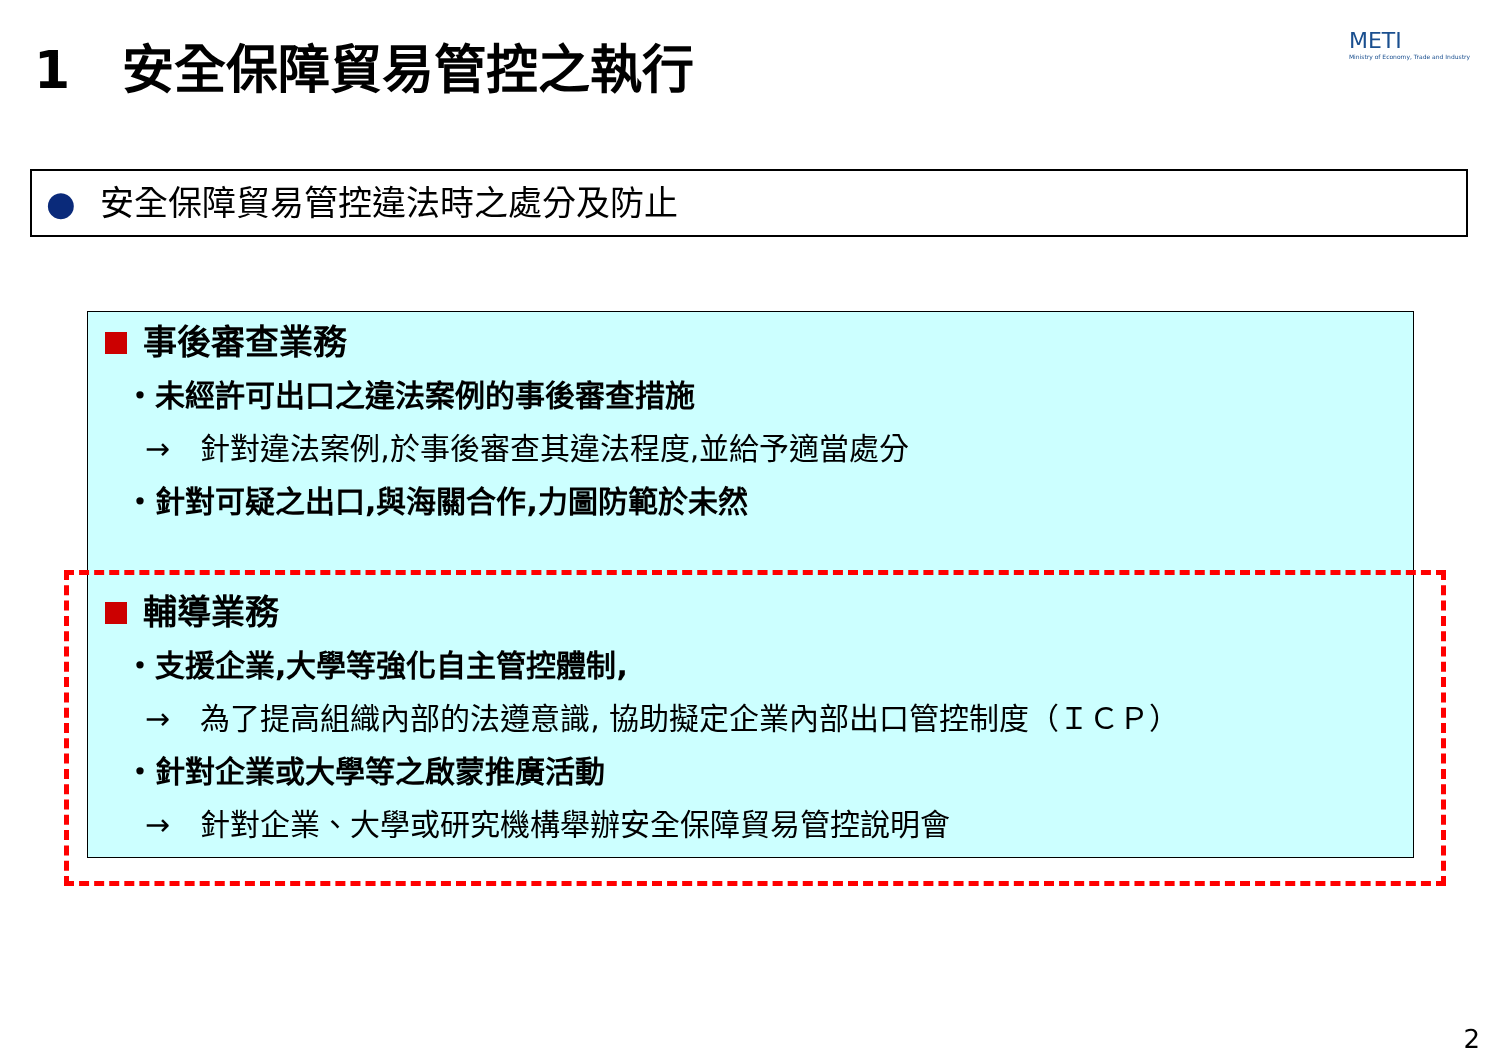1　安全保障貿易管控之執行
METI
Ministry of Economy, Trade and Industry
● 安全保障貿易管控違法時之處分及防止
事後審查業務
・未經許可出口之違法案例的事後審查措施
→　針對違法案例,於事後審查其違法程度,並給予適當處分
・針對可疑之出口,與海關合作,力圖防範於未然
輔導業務
・支援企業,大學等強化自主管控體制,
→　為了提高組織內部的法遵意識, 協助擬定企業內部出口管控制度（ＩＣＰ）
・針對企業或大學等之啟蒙推廣活動
→　針對企業、大學或研究機構舉辦安全保障貿易管控說明會
2